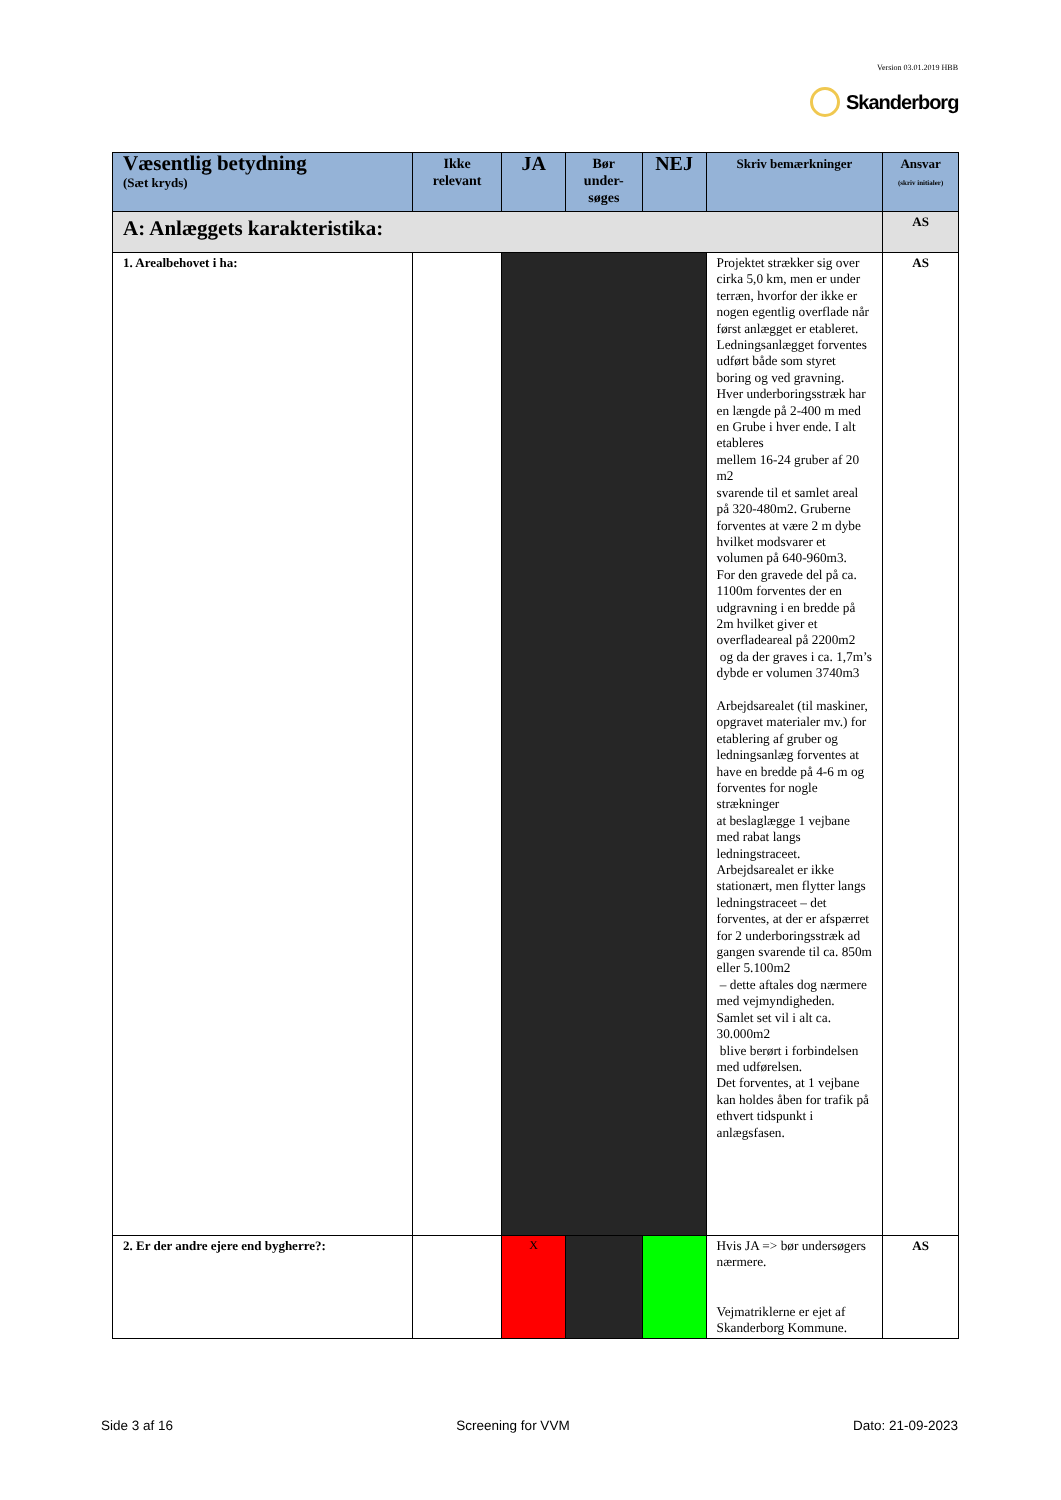Version 03.01.2019 HBB
Skanderborg
| Væsentlig betydning (Sæt kryds) | Ikke relevant | JA | Bør under-søges | NEJ | Skriv bemærkninger | Ansvar (skriv initialer) |
| --- | --- | --- | --- | --- | --- | --- |
| A: Anlæggets karakteristika: | | | | | | AS |
| 1. Arealbehovet i ha: | | | | | Projektet strækker sig over cirka 5,0 km, men er under terræn, hvorfor der ikke er nogen egentlig overflade når først anlægget er etableret. Ledningsanlægget forventes udført både som styret boring og ved gravning. Hver underboringsstræk har en længde på 2-400 m med en Grube i hver ende. I alt etableres mellem 16-24 gruber af 20 m2 svarende til et samlet areal på 320-480m2. Gruberne forventes at være 2 m dybe hvilket modsvarer et volumen på 640-960m3. For den gravede del på ca. 1100m forventes der en udgravning i en bredde på 2m hvilket giver et overfladeareal på 2200m2 og da der graves i ca. 1,7m’s dybde er volumen 3740m3 Arbejdsarealet (til maskiner, opgravet materialer mv.) for etablering af gruber og ledningsanlæg forventes at have en bredde på 4-6 m og forventes for nogle strækninger at beslaglægge 1 vejbane med rabat langs ledningstraceet. Arbejdsarealet er ikke stationært, men flytter langs ledningstraceet – det forventes, at der er afspærret for 2 underboringsstræk ad gangen svarende til ca. 850m eller 5.100m2 – dette aftales dog nærmere med vejmyndigheden. Samlet set vil i alt ca. 30.000m2 blive berørt i forbindelsen med udførelsen. Det forventes, at 1 vejbane kan holdes åben for trafik på ethvert tidspunkt i anlægsfasen. | AS |
| 2. Er der andre ejere end bygherre?: | | X | | | Hvis JA => bør undersøgers nærmere. Vejmatriklerne er ejet af Skanderborg Kommune. | AS |
Side 3 af 16 Screening for VVM Dato: 21-09-2023